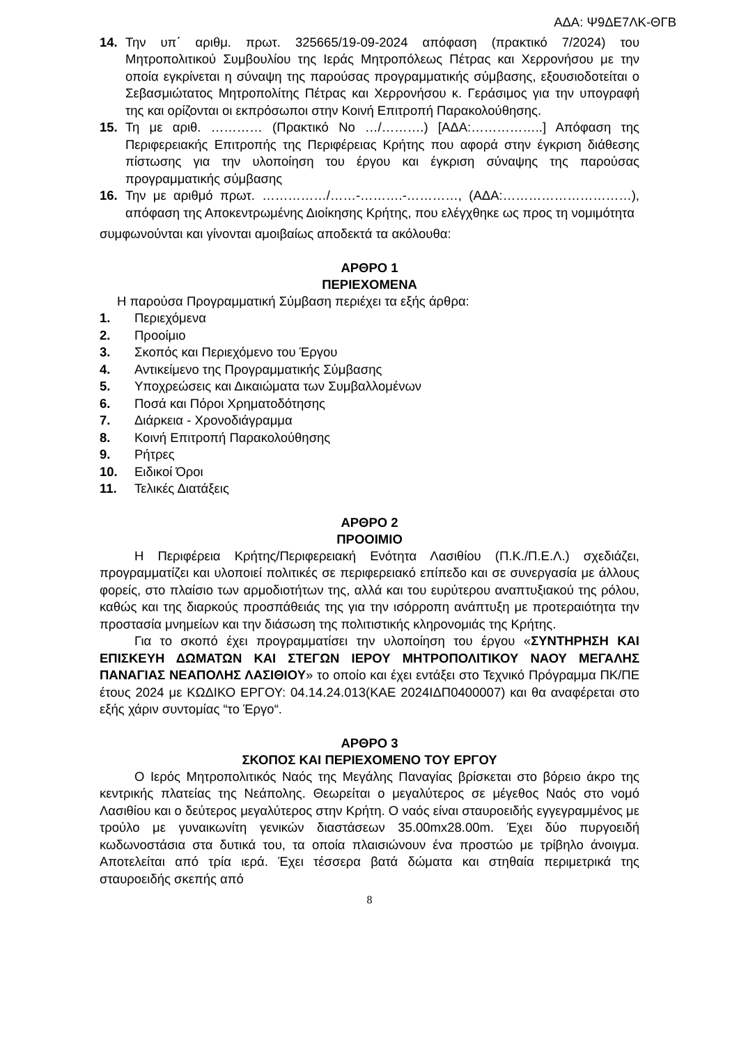ΑΔΑ: Ψ9ΔΕ7ΛΚ-ΘΓΒ
14. Την υπ΄ αριθμ. πρωτ. 325665/19-09-2024 απόφαση (πρακτικό 7/2024) του Μητροπολιτικού Συμβουλίου της Ιεράς Μητροπόλεως Πέτρας και Χερρονήσου με την οποία εγκρίνεται η σύναψη της παρούσας προγραμματικής σύμβασης, εξουσιοδοτείται ο Σεβασμιώτατος Μητροπολίτης Πέτρας και Χερρονήσου κ. Γεράσιμος για την υπογραφή της και ορίζονται οι εκπρόσωποι στην Κοινή Επιτροπή Παρακολούθησης.
15. Τη με αριθ. ………… (Πρακτικό Νο …/……….) [ΑΔΑ:……………..] Απόφαση της Περιφερειακής Επιτροπής της Περιφέρειας Κρήτης που αφορά στην έγκριση διάθεσης πίστωσης για την υλοποίηση του έργου και έγκριση σύναψης της παρούσας προγραμματικής σύμβασης
16. Την με αριθμό πρωτ. ……………/……-……….-…………, (ΑΔΑ:…………………………), απόφαση της Αποκεντρωμένης Διοίκησης Κρήτης, που ελέγχθηκε ως προς τη νομιμότητα
συμφωνούνται και γίνονται αμοιβαίως αποδεκτά τα ακόλουθα:
ΑΡΘΡΟ 1
ΠΕΡΙΕΧΟΜΕΝΑ
Η παρούσα Προγραμματική Σύμβαση περιέχει τα εξής άρθρα:
1. Περιεχόμενα
2. Προοίμιο
3. Σκοπός και Περιεχόμενο του Έργου
4. Αντικείμενο της Προγραμματικής Σύμβασης
5. Υποχρεώσεις και Δικαιώματα των Συμβαλλομένων
6. Ποσά και Πόροι Χρηματοδότησης
7. Διάρκεια - Χρονοδιάγραμμα
8. Κοινή Επιτροπή Παρακολούθησης
9. Ρήτρες
10. Ειδικοί Όροι
11. Τελικές Διατάξεις
ΑΡΘΡΟ 2
ΠΡΟΟΙΜΙΟ
Η Περιφέρεια Κρήτης/Περιφερειακή Ενότητα Λασιθίου (Π.Κ./Π.Ε.Λ.) σχεδιάζει, προγραμματίζει και υλοποιεί πολιτικές σε περιφερειακό επίπεδο και σε συνεργασία με άλλους φορείς, στο πλαίσιο των αρμοδιοτήτων της, αλλά και του ευρύτερου αναπτυξιακού της ρόλου, καθώς και της διαρκούς προσπάθειάς της για την ισόρροπη ανάπτυξη με προτεραιότητα την προστασία μνημείων και την διάσωση της πολιτιστικής κληρονομιάς της Κρήτης.
Για το σκοπό έχει προγραμματίσει την υλοποίηση του έργου «ΣΥΝΤΗΡΗΣΗ ΚΑΙ ΕΠΙΣΚΕΥΗ ΔΩΜΑΤΩΝ ΚΑΙ ΣΤΕΓΩΝ ΙΕΡΟΥ ΜΗΤΡΟΠΟΛΙΤΙΚΟΥ ΝΑΟΥ ΜΕΓΑΛΗΣ ΠΑΝΑΓΙΑΣ ΝΕΑΠΟΛΗΣ ΛΑΣΙΘΙΟΥ» το οποίο και έχει εντάξει στο Τεχνικό Πρόγραμμα ΠΚ/ΠΕ έτους 2024 με ΚΩΔΙΚΟ ΕΡΓΟΥ: 04.14.24.013(ΚΑΕ 2024ΙΔΠ0400007) και θα αναφέρεται στο εξής χάριν συντομίας “το Έργο“.
ΑΡΘΡΟ 3
ΣΚΟΠΟΣ ΚΑΙ ΠΕΡΙΕΧΟΜΕΝΟ ΤΟΥ ΕΡΓΟΥ
Ο Ιερός Μητροπολιτικός Ναός της Μεγάλης Παναγίας βρίσκεται στο βόρειο άκρο της κεντρικής πλατείας της Νεάπολης. Θεωρείται ο μεγαλύτερος σε μέγεθος Ναός στο νομό Λασιθίου και ο δεύτερος μεγαλύτερος στην Κρήτη. Ο ναός είναι σταυροειδής εγγεγραμμένος με τρούλο με γυναικωνίτη γενικών διαστάσεων 35.00mx28.00m. Έχει δύο πυργοειδή κωδωνοστάσια στα δυτικά του, τα οποία πλαισιώνουν ένα προστώο με τρίβηλο άνοιγμα. Αποτελείται από τρία ιερά. Έχει τέσσερα βατά δώματα και στηθαία περιμετρικά της σταυροειδής σκεπής από
8